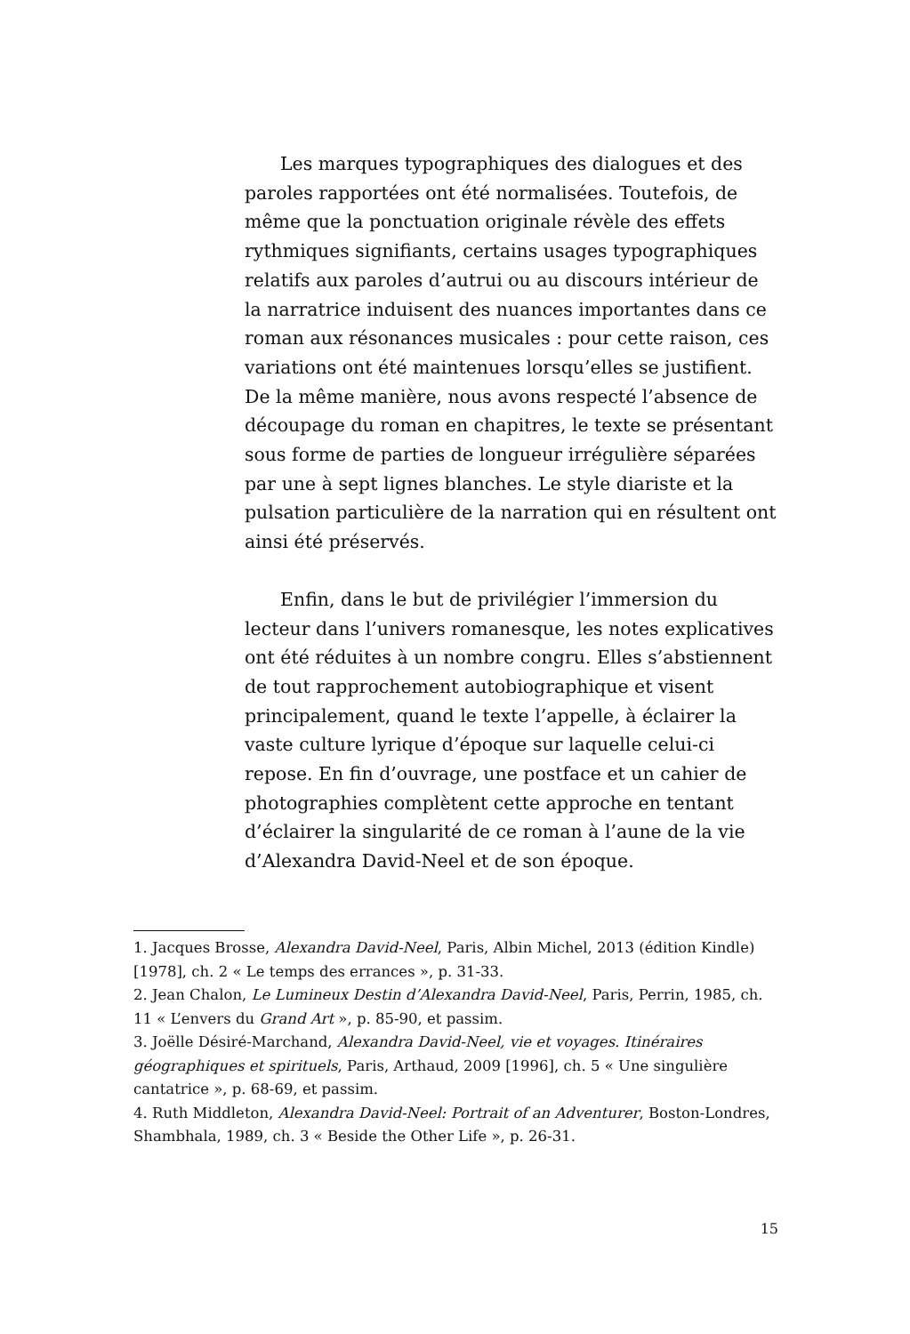Les marques typographiques des dialogues et des paroles rapportées ont été normalisées. Toutefois, de même que la ponctuation originale révèle des effets rythmiques signifiants, certains usages typographiques relatifs aux paroles d’autrui ou au discours intérieur de la narratrice induisent des nuances importantes dans ce roman aux résonances musicales : pour cette raison, ces variations ont été maintenues lorsqu’elles se justifient. De la même manière, nous avons respecté l’absence de découpage du roman en chapitres, le texte se présentant sous forme de parties de longueur irrégulière séparées par une à sept lignes blanches. Le style diariste et la pulsation particulière de la narration qui en résultent ont ainsi été préservés.
Enfin, dans le but de privilégier l’immersion du lecteur dans l’univers romanesque, les notes explicatives ont été réduites à un nombre congru. Elles s’abstiennent de tout rapprochement autobiographique et visent principalement, quand le texte l’appelle, à éclairer la vaste culture lyrique d’époque sur laquelle celui-ci repose. En fin d’ouvrage, une postface et un cahier de photographies complètent cette approche en tentant d’éclairer la singularité de ce roman à l’aune de la vie d’Alexandra David-Neel et de son époque.
1. Jacques Brosse, Alexandra David-Neel, Paris, Albin Michel, 2013 (édition Kindle) [1978], ch. 2 « Le temps des errances », p. 31-33.
2. Jean Chalon, Le Lumineux Destin d’Alexandra David-Neel, Paris, Perrin, 1985, ch. 11 « L’envers du Grand Art », p. 85-90, et passim.
3. Joëlle Désiré-Marchand, Alexandra David-Neel, vie et voyages. Itinéraires géographiques et spirituels, Paris, Arthaud, 2009 [1996], ch. 5 « Une singulière cantatrice », p. 68-69, et passim.
4. Ruth Middleton, Alexandra David-Neel: Portrait of an Adventurer, Boston-Londres, Shambhala, 1989, ch. 3 « Beside the Other Life », p. 26-31.
15